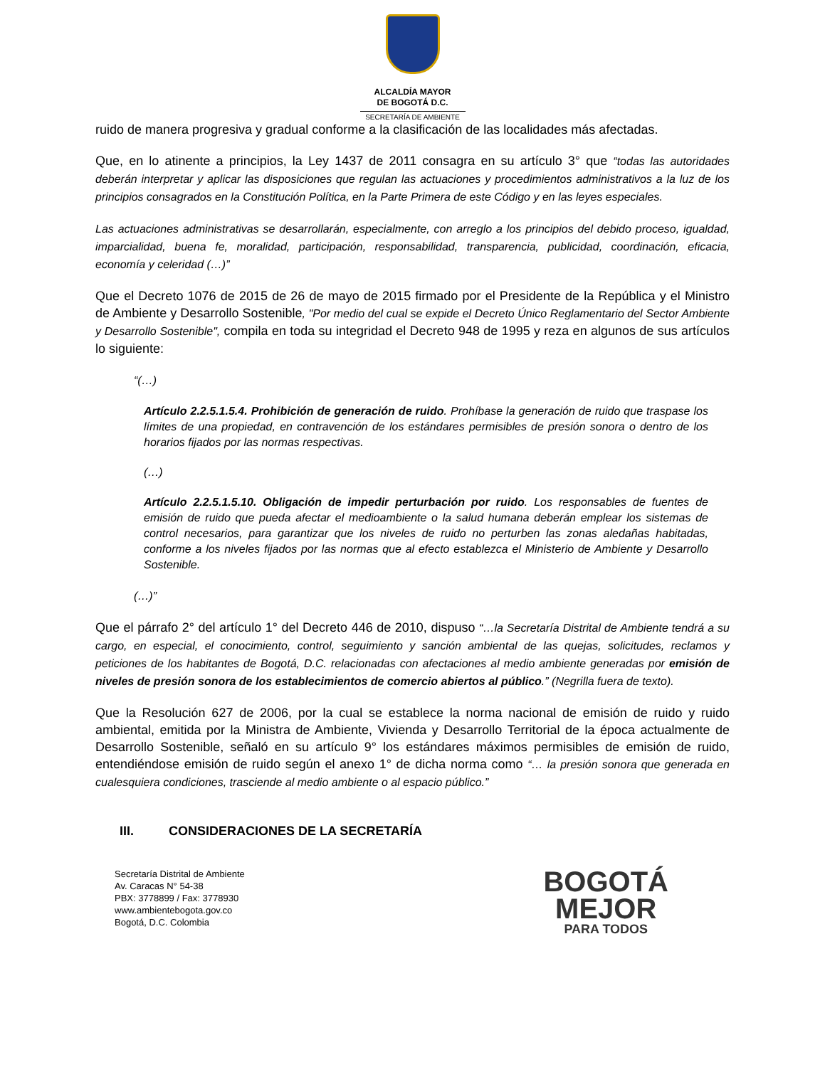ALCALDÍA MAYOR
DE BOGOTÁ D.C.
SECRETARÍA DE AMBIENTE
ruido de manera progresiva y gradual conforme a la clasificación de las localidades más afectadas.
Que, en lo atinente a principios, la Ley 1437 de 2011 consagra en su artículo 3° que “todas las autoridades deberán interpretar y aplicar las disposiciones que regulan las actuaciones y procedimientos administrativos a la luz de los principios consagrados en la Constitución Política, en la Parte Primera de este Código y en las leyes especiales.
Las actuaciones administrativas se desarrollarán, especialmente, con arreglo a los principios del debido proceso, igualdad, imparcialidad, buena fe, moralidad, participación, responsabilidad, transparencia, publicidad, coordinación, eficacia, economía y celeridad (…)”
Que el Decreto 1076 de 2015 de 26 de mayo de 2015 firmado por el Presidente de la República y el Ministro de Ambiente y Desarrollo Sostenible, "Por medio del cual se expide el Decreto Único Reglamentario del Sector Ambiente y Desarrollo Sostenible", compila en toda su integridad el Decreto 948 de 1995 y reza en algunos de sus artículos lo siguiente:
“(…)
Artículo 2.2.5.1.5.4. Prohibición de generación de ruido. Prohíbase la generación de ruido que traspase los límites de una propiedad, en contravención de los estándares permisibles de presión sonora o dentro de los horarios fijados por las normas respectivas.
(…)
Artículo 2.2.5.1.5.10. Obligación de impedir perturbación por ruido. Los responsables de fuentes de emisión de ruido que pueda afectar el medioambiente o la salud humana deberán emplear los sistemas de control necesarios, para garantizar que los niveles de ruido no perturben las zonas aledañas habitadas, conforme a los niveles fijados por las normas que al efecto establezca el Ministerio de Ambiente y Desarrollo Sostenible.
(…)”
Que el párrafo 2° del artículo 1° del Decreto 446 de 2010, dispuso “…la Secretaría Distrital de Ambiente tendrá a su cargo, en especial, el conocimiento, control, seguimiento y sanción ambiental de las quejas, solicitudes, reclamos y peticiones de los habitantes de Bogotá, D.C. relacionadas con afectaciones al medio ambiente generadas por emisión de niveles de presión sonora de los establecimientos de comercio abiertos al público.” (Negrilla fuera de texto).
Que la Resolución 627 de 2006, por la cual se establece la norma nacional de emisión de ruido y ruido ambiental, emitida por la Ministra de Ambiente, Vivienda y Desarrollo Territorial de la época actualmente de Desarrollo Sostenible, señaló en su artículo 9° los estándares máximos permisibles de emisión de ruido, entendiéndose emisión de ruido según el anexo 1° de dicha norma como “… la presión sonora que generada en cualesquiera condiciones, trasciende al medio ambiente o al espacio público.”
III. CONSIDERACIONES DE LA SECRETARÍA
Secretaría Distrital de Ambiente
Av. Caracas N° 54-38
PBX: 3778899 / Fax: 3778930
www.ambientebogota.gov.co
Bogotá, D.C. Colombia
BOGOTÁ
MEJOR
PARA TODOS